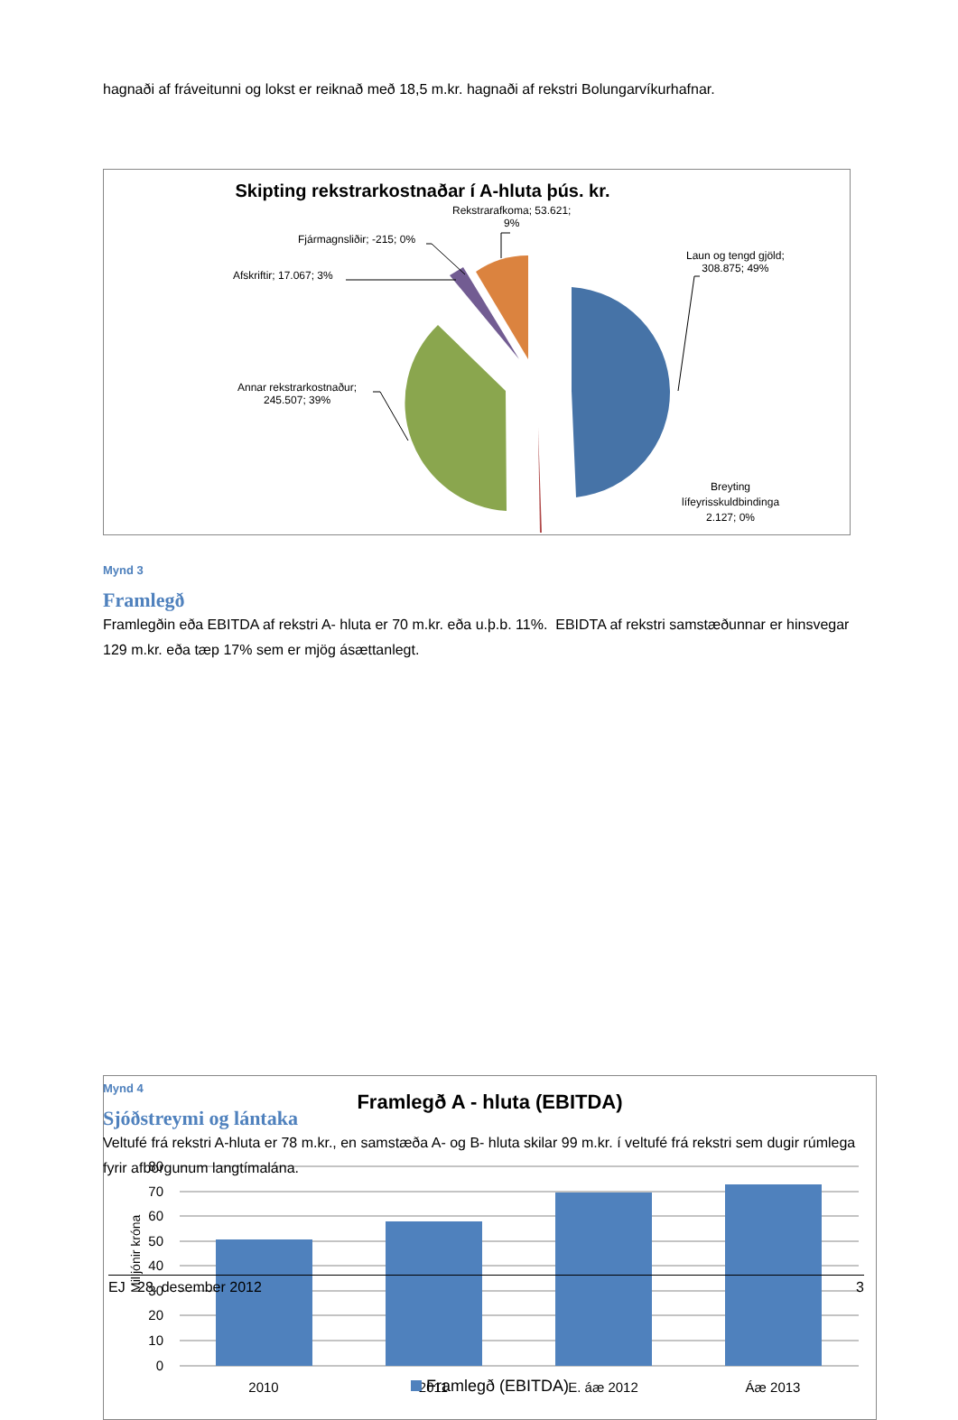hagnaði af fráveitunni og lokst er reiknað með 18,5 m.kr. hagnaði af rekstri Bolungarvíkurhafnar.
Skipting rekstrarkostnaðar í A-hluta þús. kr.
Rekstrarafkoma; 53.621;
9%
Fjármagnsliðir; -215; 0%
Afskriftir; 17.067; 3%
Laun og tengd gjöld;
308.875; 49%
Annar rekstrarkostnaður;
245.507; 39%
Breyting
lífeyrisskuldbindinga
2.127; 0%
Mynd 3
Framlegð
Framlegðin eða EBITDA af rekstri A- hluta er 70 m.kr. eða u.þ.b. 11%. EBIDTA af rekstri samstæðunnar er hinsvegar 129 m.kr. eða tæp 17% sem er mjög ásættanlegt.
Framlegð A - hluta (EBITDA)
80
70
60
50
40
30
20
10
0
2010
2011
E. áæ 2012
Áæ 2013
Milljónir króna
Framlegð (EBITDA)
Mynd 4
Sjóðstreymi og lántaka
Veltufé frá rekstri A-hluta er 78 m.kr., en samstæða A- og B- hluta skilar 99 m.kr. í veltufé frá rekstri sem dugir rúmlega fyrir afborgunum langtímalána.
EJ 28. desember 2012 3